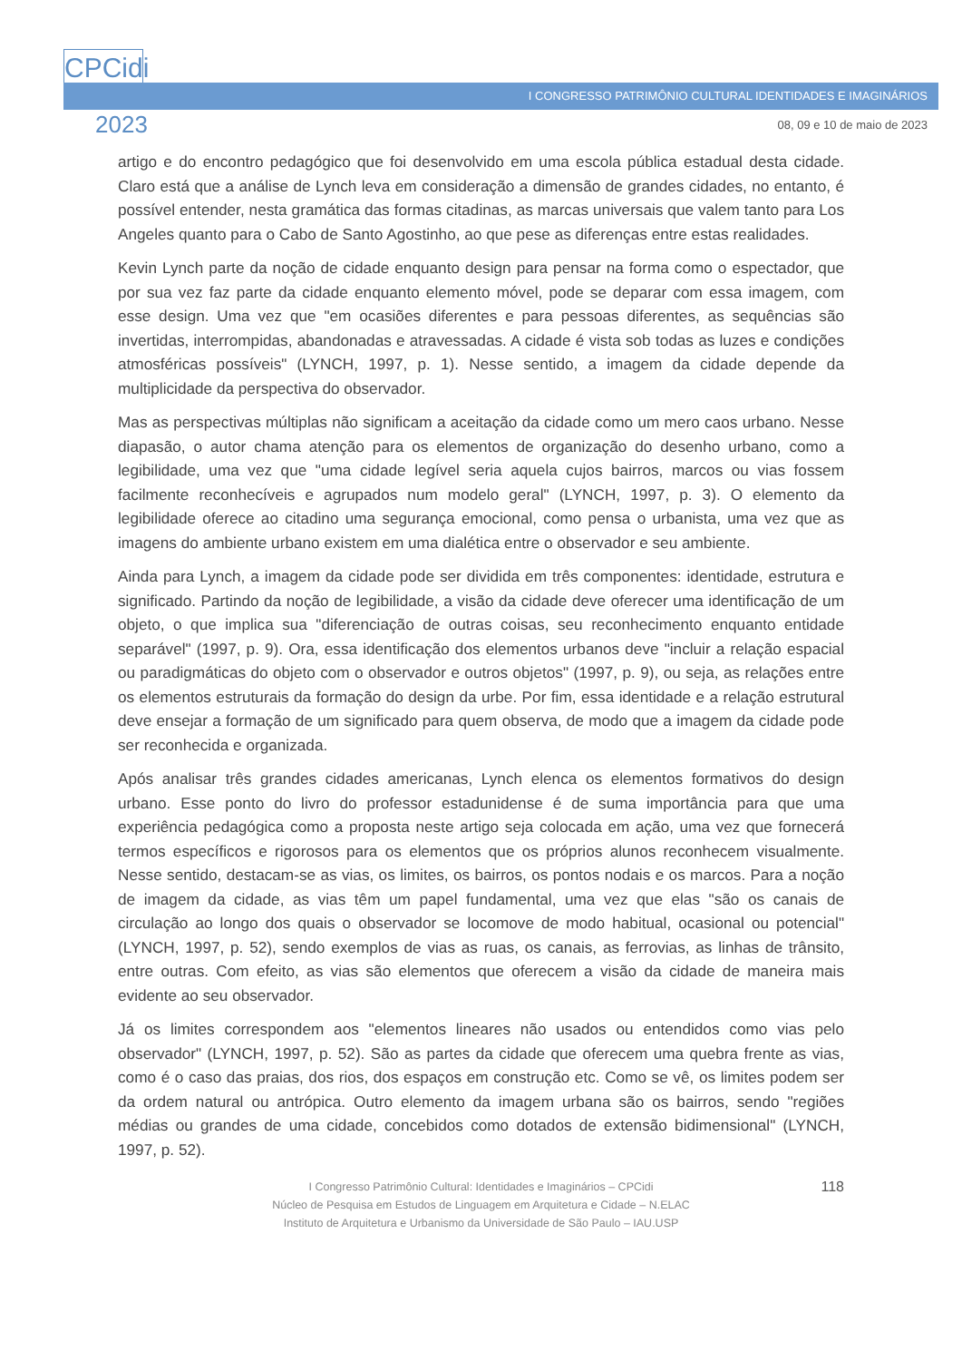CPCidi
I CONGRESSO PATRIMÔNIO CULTURAL IDENTIDADES E IMAGINÁRIOS
2023 08, 09 e 10 de maio de 2023
artigo e do encontro pedagógico que foi desenvolvido em uma escola pública estadual desta cidade. Claro está que a análise de Lynch leva em consideração a dimensão de grandes cidades, no entanto, é possível entender, nesta gramática das formas citadinas, as marcas universais que valem tanto para Los Angeles quanto para o Cabo de Santo Agostinho, ao que pese as diferenças entre estas realidades.
Kevin Lynch parte da noção de cidade enquanto design para pensar na forma como o espectador, que por sua vez faz parte da cidade enquanto elemento móvel, pode se deparar com essa imagem, com esse design. Uma vez que "em ocasiões diferentes e para pessoas diferentes, as sequências são invertidas, interrompidas, abandonadas e atravessadas. A cidade é vista sob todas as luzes e condições atmosféricas possíveis" (LYNCH, 1997, p. 1). Nesse sentido, a imagem da cidade depende da multiplicidade da perspectiva do observador.
Mas as perspectivas múltiplas não significam a aceitação da cidade como um mero caos urbano. Nesse diapasão, o autor chama atenção para os elementos de organização do desenho urbano, como a legibilidade, uma vez que "uma cidade legível seria aquela cujos bairros, marcos ou vias fossem facilmente reconhecíveis e agrupados num modelo geral" (LYNCH, 1997, p. 3). O elemento da legibilidade oferece ao citadino uma segurança emocional, como pensa o urbanista, uma vez que as imagens do ambiente urbano existem em uma dialética entre o observador e seu ambiente.
Ainda para Lynch, a imagem da cidade pode ser dividida em três componentes: identidade, estrutura e significado. Partindo da noção de legibilidade, a visão da cidade deve oferecer uma identificação de um objeto, o que implica sua "diferenciação de outras coisas, seu reconhecimento enquanto entidade separável" (1997, p. 9). Ora, essa identificação dos elementos urbanos deve "incluir a relação espacial ou paradigmáticas do objeto com o observador e outros objetos" (1997, p. 9), ou seja, as relações entre os elementos estruturais da formação do design da urbe. Por fim, essa identidade e a relação estrutural deve ensejar a formação de um significado para quem observa, de modo que a imagem da cidade pode ser reconhecida e organizada.
Após analisar três grandes cidades americanas, Lynch elenca os elementos formativos do design urbano. Esse ponto do livro do professor estadunidense é de suma importância para que uma experiência pedagógica como a proposta neste artigo seja colocada em ação, uma vez que fornecerá termos específicos e rigorosos para os elementos que os próprios alunos reconhecem visualmente. Nesse sentido, destacam-se as vias, os limites, os bairros, os pontos nodais e os marcos. Para a noção de imagem da cidade, as vias têm um papel fundamental, uma vez que elas "são os canais de circulação ao longo dos quais o observador se locomove de modo habitual, ocasional ou potencial" (LYNCH, 1997, p. 52), sendo exemplos de vias as ruas, os canais, as ferrovias, as linhas de trânsito, entre outras. Com efeito, as vias são elementos que oferecem a visão da cidade de maneira mais evidente ao seu observador.
Já os limites correspondem aos "elementos lineares não usados ou entendidos como vias pelo observador" (LYNCH, 1997, p. 52). São as partes da cidade que oferecem uma quebra frente as vias, como é o caso das praias, dos rios, dos espaços em construção etc. Como se vê, os limites podem ser da ordem natural ou antrópica. Outro elemento da imagem urbana são os bairros, sendo "regiões médias ou grandes de uma cidade, concebidos como dotados de extensão bidimensional" (LYNCH, 1997, p. 52).
118 I Congresso Patrimônio Cultural: Identidades e Imaginários – CPCidi
Núcleo de Pesquisa em Estudos de Linguagem em Arquitetura e Cidade – N.ELAC
Instituto de Arquitetura e Urbanismo da Universidade de São Paulo – IAU.USP